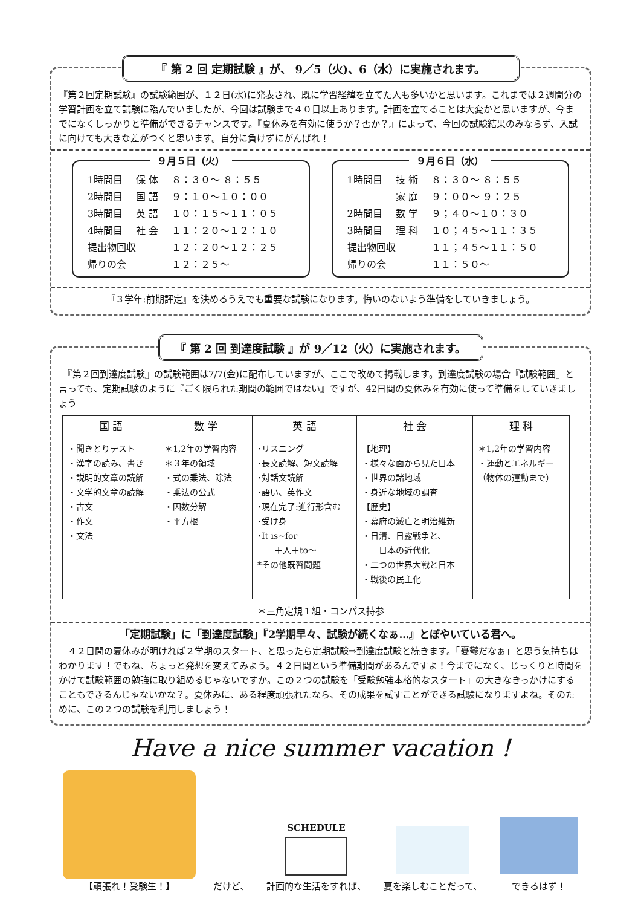『 第 2 回 定期試験 』が、 9／5（火)、6（水）に実施されます。
『第２回定期試験』の試験範囲が、１２日(水)に発表され、既に学習経緯を立てた人も多いかと思います。これまでは２週間分の学習計画を立て試験に臨んでいましたが、今回は試験まで４０日以上あります。計画を立てることは大変かと思いますが、今までになくしっかりと準備ができるチャンスです。『夏休みを有効に使うか？否か？』によって、今回の試験結果のみならず、入試に向けても大きな差がつくと思います。自分に負けずにがんばれ！
９月５日（火）
| 1時間目 | 保 体 | ８：３０～ ８：５５ |
| 2時間目 | 国 語 | ９：１０～１０：００ |
| 3時間目 | 英 語 | １０：１５～１１：０５ |
| 4時間目 | 社 会 | １１：２０～１２：１０ |
| 提出物回収 | | １２：２０～１２：２５ |
| 帰りの会 | | １２：２５～ |
９月６日（水）
| 1時間目 | 技 術 | ８：３０～ ８：５５ |
| | 家 庭 | ９：００～ ９：２５ |
| 2時間目 | 数 学 | ９；４０～１０：３０ |
| 3時間目 | 理 科 | １０；４５～１１：３５ |
| 提出物回収 | | １１；４５～１１：５０ |
| 帰りの会 | | １１：５０～ |
『３学年:前期評定』を決めるうえでも重要な試験になります。悔いのないよう準備をしていきましょう。
『 第 2 回 到達度試験 』が 9／12（火）に実施されます。
　『第２回到達度試験』の試験範囲は7/7(金)に配布していますが、ここで改めて掲載します。到達度試験の場合『試験範囲』と言っても、定期試験のように『ごく限られた期間の範囲ではない』ですが、42日間の夏休みを有効に使って準備をしていきましょう
| 国 語 | 数 学 | 英 語 | 社 会 | 理 科 |
| --- | --- | --- | --- | --- |
| ・聞きとりテスト ・漢字の読み、書き ・説明的文章の読解 ・文学的文章の読解 ・古文 ・作文 ・文法 | ＊1,2年の学習内容 ＊３年の領域 ・式の乗法、除法 ・乗法の公式 ・因数分解 ・平方根 | ･リスニング ･長文読解、短文読解 ･対話文読解 ･語い、英作文 ･現在完了:進行形含む ･受け身 ･It is~for ＋人＋to～ *その他既習問題 | 【地理】 ・様々な面から見た日本 ・世界の諸地域 ・身近な地域の調査 【歴史】 ・幕府の滅亡と明治維新 ・日清、日露戦争と、 日本の近代化 ・二つの世界大戦と日本 ・戦後の民主化 | ＊1,2年の学習内容 ・運動とエネルギー （物体の運動まで） |
＊三角定規１組・コンパス持参
「定期試験」に「到達度試験」『2学期早々、試験が続くなぁ…』とぼやいている君へ。
　４２日間の夏休みが明ければ２学期のスタート、と思ったら定期試験⇒到達度試験と続きます。「憂鬱だなぁ」と思う気持ちはわかります！でもね、ちょっと発想を変えてみよう。４２日間という準備期間があるんですよ！今までになく、じっくりと時間をかけて試験範囲の勉強に取り組めるじゃないですか。この２つの試験を「受験勉強本格的なスタート」の大きなきっかけにすることもできるんじゃないかな？。夏休みに、ある程度頑張れたなら、その成果を試すことができる試験になりますよね。そのために、この２つの試験を利用しましょう！
Have a nice summer vacation !
【頑張れ！受験生！】
だけど、
SCHEDULE
計画的な生活をすれば、
夏を楽しむことだって、
できるはず！